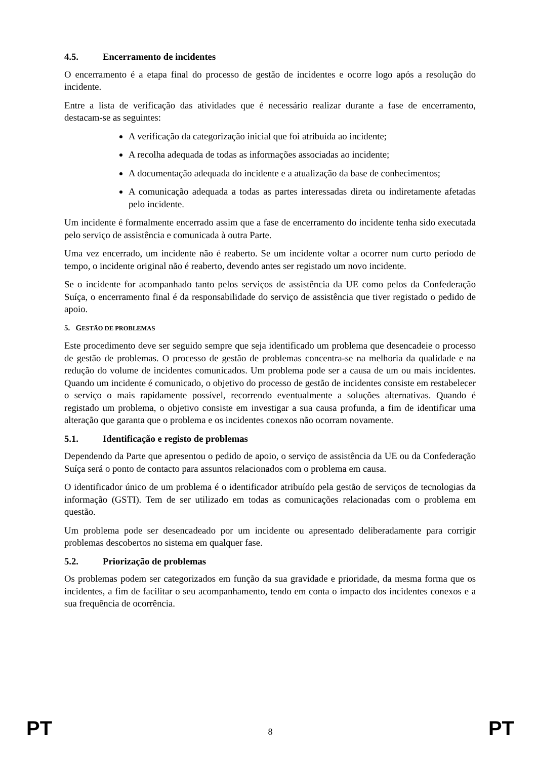4.5. Encerramento de incidentes
O encerramento é a etapa final do processo de gestão de incidentes e ocorre logo após a resolução do incidente.
Entre a lista de verificação das atividades que é necessário realizar durante a fase de encerramento, destacam-se as seguintes:
A verificação da categorização inicial que foi atribuída ao incidente;
A recolha adequada de todas as informações associadas ao incidente;
A documentação adequada do incidente e a atualização da base de conhecimentos;
A comunicação adequada a todas as partes interessadas direta ou indiretamente afetadas pelo incidente.
Um incidente é formalmente encerrado assim que a fase de encerramento do incidente tenha sido executada pelo serviço de assistência e comunicada à outra Parte.
Uma vez encerrado, um incidente não é reaberto. Se um incidente voltar a ocorrer num curto período de tempo, o incidente original não é reaberto, devendo antes ser registado um novo incidente.
Se o incidente for acompanhado tanto pelos serviços de assistência da UE como pelos da Confederação Suíça, o encerramento final é da responsabilidade do serviço de assistência que tiver registado o pedido de apoio.
5. GESTÃO DE PROBLEMAS
Este procedimento deve ser seguido sempre que seja identificado um problema que desencadeie o processo de gestão de problemas. O processo de gestão de problemas concentra-se na melhoria da qualidade e na redução do volume de incidentes comunicados. Um problema pode ser a causa de um ou mais incidentes. Quando um incidente é comunicado, o objetivo do processo de gestão de incidentes consiste em restabelecer o serviço o mais rapidamente possível, recorrendo eventualmente a soluções alternativas. Quando é registado um problema, o objetivo consiste em investigar a sua causa profunda, a fim de identificar uma alteração que garanta que o problema e os incidentes conexos não ocorram novamente.
5.1. Identificação e registo de problemas
Dependendo da Parte que apresentou o pedido de apoio, o serviço de assistência da UE ou da Confederação Suíça será o ponto de contacto para assuntos relacionados com o problema em causa.
O identificador único de um problema é o identificador atribuído pela gestão de serviços de tecnologias da informação (GSTI). Tem de ser utilizado em todas as comunicações relacionadas com o problema em questão.
Um problema pode ser desencadeado por um incidente ou apresentado deliberadamente para corrigir problemas descobertos no sistema em qualquer fase.
5.2. Priorização de problemas
Os problemas podem ser categorizados em função da sua gravidade e prioridade, da mesma forma que os incidentes, a fim de facilitar o seu acompanhamento, tendo em conta o impacto dos incidentes conexos e a sua frequência de ocorrência.
PT 8 PT